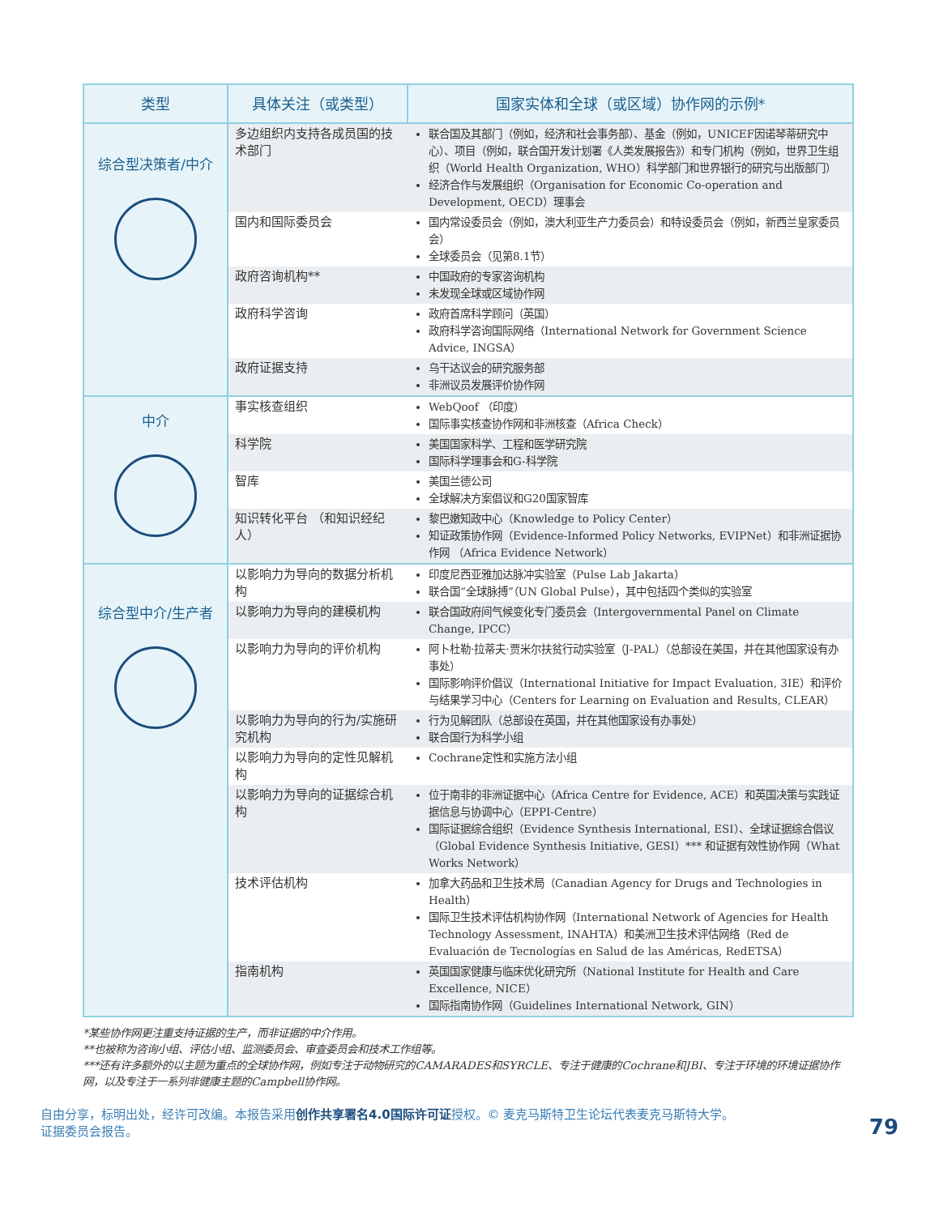| 类型 | 具体关注（或类型） | 国家实体和全球（或区域）协作网的示例* |
| --- | --- | --- |
| 综合型决策者/中介 | 多边组织内支持各成员国的技术部门 | 联合国及其部门（例如，经济和社会事务部）、基金（例如，UNICEF因诺琴蒂研究中心）、项目（例如，联合国开发计划署《人类发展报告》）和专门机构（例如，世界卫生组织（World Health Organization, WHO）科学部门和世界银行的研究与出版部门） 经济合作与发展组织（Organisation for Economic Co-operation and Development, OECD）理事会 |
| | 国内和国际委员会 | 国内常设委员会（例如，澳大利亚生产力委员会）和特设委员会（例如，新西兰皇家委员会） 全球委员会（见第8.1节） |
| | 政府咨询机构** | 中国政府的专家咨询机构 未发现全球或区域协作网 |
| | 政府科学咨询 | 政府首席科学顾问（英国） 政府科学咨询国际网络（International Network for Government Science Advice, INGSA） |
| | 政府证据支持 | 乌干达议会的研究服务部 非洲议员发展评价协作网 |
| 中介 | 事实核查组织 | WebQoof （印度） 国际事实核查协作网和非洲核查（Africa Check） |
| | 科学院 | 美国国家科学、工程和医学研究院 国际科学理事会和G-科学院 |
| | 智库 | 美国兰德公司 全球解决方案倡议和G20国家智库 |
| | 知识转化平台 （和知识经纪人） | 黎巴嫩知政中心（Knowledge to Policy Center） 知证政策协作网（Evidence-Informed Policy Networks, EVIPNet）和非洲证据协作网 （Africa Evidence Network） |
| 综合型中介/生产者 | 以影响力为导向的数据分析机构 | 印度尼西亚雅加达脉冲实验室（Pulse Lab Jakarta） 联合国“全球脉搏”（UN Global Pulse），其中包括四个类似的实验室 |
| | 以影响力为导向的建模机构 | 联合国政府间气候变化专门委员会（Intergovernmental Panel on Climate Change, IPCC） |
| | 以影响力为导向的评价机构 | 阿卜杜勒·拉蒂夫·贾米尔扶贫行动实验室（J-PAL）（总部设在美国，并在其他国家设有办事处） 国际影响评价倡议（International Initiative for Impact Evaluation, 3IE）和评价与结果学习中心（Centers for Learning on Evaluation and Results, CLEAR） |
| | 以影响力为导向的行为/实施研究机构 | 行为见解团队（总部设在英国，并在其他国家设有办事处） 联合国行为科学小组 |
| | 以影响力为导向的定性见解机构 | Cochrane定性和实施方法小组 |
| | 以影响力为导向的证据综合机构 | 位于南非的非洲证据中心（Africa Centre for Evidence, ACE）和英国决策与实践证据信息与协调中心（EPPI-Centre） 国际证据综合组织（Evidence Synthesis International, ESI）、全球证据综合倡议（Global Evidence Synthesis Initiative, GESI）*** 和证据有效性协作网（What Works Network） |
| | 技术评估机构 | 加拿大药品和卫生技术局（Canadian Agency for Drugs and Technologies in Health） 国际卫生技术评估机构协作网（International Network of Agencies for Health Technology Assessment, INAHTA）和美洲卫生技术评估网络（Red de Evaluación de Tecnologías en Salud de las Américas, RedETSA） |
| | 指南机构 | 英国国家健康与临床优化研究所（National Institute for Health and Care Excellence, NICE） 国际指南协作网（Guidelines International Network, GIN） |
*某些协作网更注重支持证据的生产，而非证据的中介作用。
**也被称为咨询小组、评估小组、监测委员会、审查委员会和技术工作组等。
***还有许多额外的以主题为重点的全球协作网，例如专注于动物研究的CAMARADES和SYRCLE、专注于健康的Cochrane和JBI、专注于环境的环境证据协作网，以及专注于一系列非健康主题的Campbell协作网。
自由分享，标明出处，经许可改编。本报告采用创作共享署名4.0国际许可证授权。© 麦克马斯特卫生论坛代表麦克马斯特大学。
证据委员会报告。
79